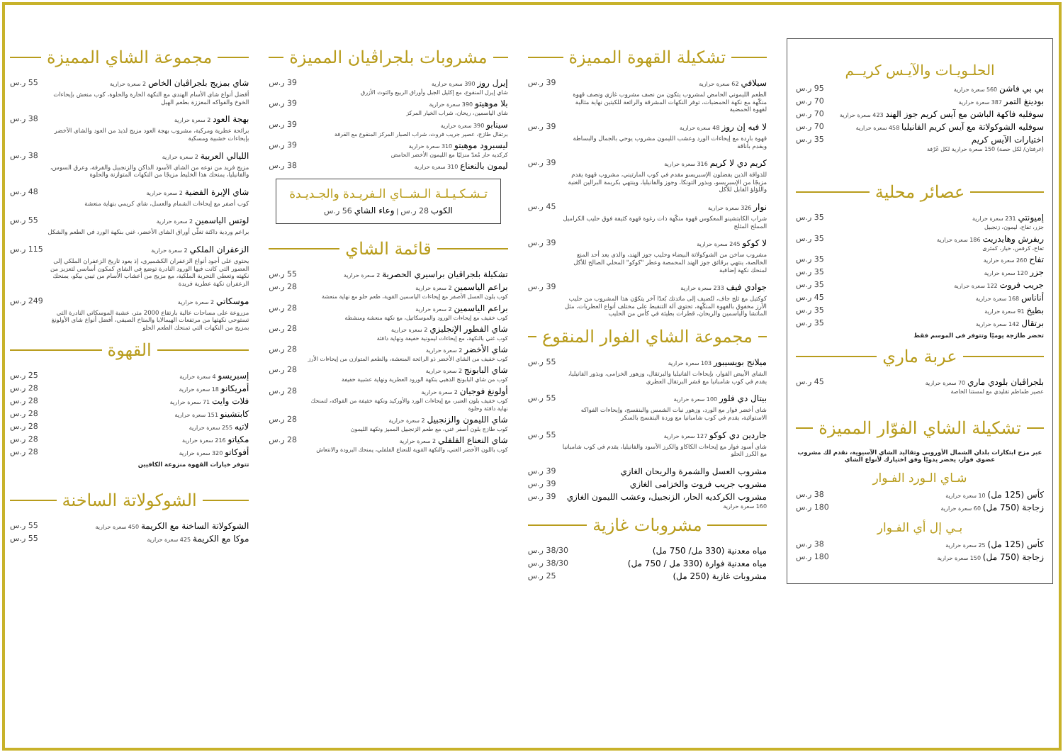الحلـويـات والآيـس كريــم
بي بي فاشن 560 سعرة حرارية 95 ر.س
بودينغ التمر 387 سعرة حرارية 70 ر.س
سوفليه فاكهة الباشن مع آيس كريم جوز الهند 423 سعرة حرارية 70 ر.س
سوفليه الشوكولاتة مع آيس كريم الفانيليا 458 سعرة حرارية 70 ر.س
اختيارات الآيس كريم
(غرفتان/ لكل حصة) 150 سعرة حرارية لكل غَرْفة 35 ر.س
عصائر محلية
إميونتي 231 سعرة حرارية
جزر، تفاح، ليمون، زنجبيل 35 ر.س
ريفرش وهايدريت 186 سعرة حرارية
تفاح، كرفس، خيار، كمثرى 35 ر.س
تفاح 260 سعرة حرارية 35 ر.س
جزر 120 سعرة حرارية 35 ر.س
جريب فروت 122 سعرة حرارية 35 ر.س
أناناس 168 سعرة حرارية 45 ر.س
بطيخ 91 سعرة حرارية 35 ر.س
برتقال 142 سعرة حرارية 35 ر.س
تحضر طازجة يوميًا وتتوفر في الموسم فقط
عربة ماري
بلجراڤيان بلودي ماري 70 سعرة حرارية
عصير طماطم تقليدي مع لمستنا الخاصة 45 ر.س
تشكيلة الشاي الفوّار المميزة
عبر مزج ابتكارات بلدان الشمال الأوروبي وتقاليد الشاي الآسيوية، نقدم لك مشروب عضوي فوار، يحضر يدويًا وفق اختيارك لأنواع الشاي
شـاي الـورد الفـوار
كأس (125 مل) 10 سعرة حرارية 38 ر.س
زجاجة (750 مل) 60 سعرة حرارية 180 ر.س
بـي إل أي الفـوار
كأس (125 مل) 25 سعرة حرارية 38 ر.س
زجاجة (750 مل) 150 سعرة حرارية 180 ر.س
تشكيلة القهوة المميزة
سيلافي 62 سعرة حرارية 39 ر.س
الطعم الليموني الحامض لمشروب يتكون من نصف مشروب غازي ونصف قهوة منكّهة مع نكهة الحمضيات، توفر النكهات المشرقة والرائعة للكيتين نهاية مثالية لقهوة الحمضية
لا فيه إن روز 48 سعرة حرارية 39 ر.س
قهوة باردة مع إيحاءات الورد وعشب الليمون مشروب يوحي بالجمال والبساطة ويقدم بأناقة
كريم دي لا كريم 316 سعرة حرارية 39 ر.س
للذواقة الذين يفضلون الإسبريسو مقدم في كوب المارتيني، مشروب قهوة يقدم مزيجًا من الإسبريسو، وبذور التونكا، وجوز والفانيليا، وينتهي بكريمة البرالين الغنية واللؤلؤ القابل للأكل
نوار 326 سعرة حرارية 45 ر.س
شراب الكابتشينو المعكوس قهوة منكّهة ذات رغوة قهوة كثيفة فوق حليب الكراميل المملح المثلج
لا كوكو 245 سعرة حرارية 39 ر.س
مشروب ساخن من الشوكولاتة البيضاء وحليب جوز الهند، والذي يعد أحد المنع الخالصة، ينتهي برقائق جوز الهند المحمصة وعطر "كوكو" المحلي الصالح للأكل لمنحك نكهة إضافية
جوادي فيف 233 سعرة حرارية 39 ر.س
كوكتيل مع ثلج جاف، لتُضيف إلى مائدتك بُعدًا آخر يتكوّن هذا المشروب من حليب الأرز مخفوق بالقهوة المنكّهة، تحتوي آلة التنقيط على مختلف أنواع العطريات، مثل الماتشا والياسمين والريحان، قطرات بطيئة في كأس من الحليب
مجموعة الشاي الفوار المنقوع
ميلانج بويسيبور 103 سعرة حرارية 55 ر.س
الشاي الأبيض الفوار، بإيحاءات الفانيليا والبرتقال، وزهور الخزامى، وبذور الفانيليا، يقدم في كوب شامبانيا مع قشر البرتقال العطري
بيتال دي فلور 100 سعرة حرارية 55 ر.س
شاي أخضر فوار مع الورد، وزهور نبات الشمس والبنفسج، وإيحاءات الفواكه الاستوائية، يقدم في كوب شامبانيا مع وردة البنفسج بالسكر
جاردين دي كوكو 127 سعرة حرارية 55 ر.س
شاي أسود فوار مع إيحاءات الكاكاو والكرز الأسود والفانيليا، يقدم في كوب شامبانيا مع الكرز الحلو
مشروب العسل والشمرة والريحان الغازي 39 ر.س
مشروب جريب فروت والخزامى الغازي 39 ر.س
مشروب الكركديه الحار، الزنجبيل، وعشب الليمون الغازي 160 سعرة حرارية 39 ر.س
مشروبات غازية
مياه معدنية (330 مل/ 750 مل) 38/30 ر.س
مياه معدنية فوارة (330 مل / 750 مل) 38/30 ر.س
مشروبات غازية (250 مل) 25 ر.س
مشروبات بلجراڤيان المميزة
إيرل روز 390 سعرة حرارية
شاي إيرل المنقوع، مع إكليل الجبل وأوراق الربيع والتوت الأزرق 39 ر.س
بلا موهيتو 390 سعرة حرارية
شاي الياسمين، ريحان، شراب الخيار المركز 39 ر.س
سينابو 390 سعرة حرارية
برتقال طازج، عصير جريب فروت، شراب الصبار المركز المنقوع مع القرفة 39 ر.س
ليسبرود موهيتو 310 سعرة حرارية
كركديه حار مُعدّ منزليًا مع الليمون الأخضر الحامض 39 ر.س
ليمون بالنعناع 310 سعرة حرارية 38 ر.س
تـشـكـيـلـة الـشــاي الـفريـدة والجـديـدة
الكوب 28 ر.س | وعاء الشاي 56 ر.س
قائمة الشاي
تشكيلة بلجراڤيان براسيري الحصرية 2 سعرة حرارية 55 ر.س
براعم الياسمين 2 سعرة حرارية
كوب بلون العسل الأصفر مع إيحاءات الياسمين القوية، طعم حلو مع نهاية منعشة 28 ر.س
براعم الياسمين 2 سعرة حرارية
كوب خفيف مع إيحاءات الورود والموسكاتيل، مع نكهة منعشة ومنشطة 28 ر.س
شاي الفطور الإنجليزي 2 سعرة حرارية
كوب غني بالنكهة، مع إيحاءات ليمونية خفيفة ونهاية دافئة 28 ر.س
شاي الأخضر 2 سعرة حرارية
كوب خفيف من الشاي الأخضر ذو الرائحة المنعشة، والطعم المتوازن من إيحاءات الأرز 28 ر.س
شاي البابونج 2 سعرة حرارية
كوب من شاي البابونج الذهبي بنكهة الورود العطرية ونهاية عشبية خفيفة 28 ر.س
أولونغ فوجيان 2 سعرة حرارية
كوب خفيف بلون العنبر، مع إيحاءات الورد والأوركيد ونكهة خفيفة من الفواكه، لتمنحك نهاية دافئة وحلوة 28 ر.س
شاي الليمون والزنجبيل 2 سعرة حرارية
كوب طازج بلون أصفر غني، مع طعم الزنجبيل المميز ونكهة الليمون 28 ر.س
شاي النعناع الفلفلي 2 سعرة حرارية
كوب باللون الأخضر الغني، والنكهة القوية للنعناع الفلفلي، يمنحك البرودة والانتعاش 28 ر.س
مجموعة الشاي المميزة
شاي بمزيج بلجراڤيان الخاص 2 سعرة حرارية 55 ر.س
أفضل أنواع شاي الأسام الهندي مع النكهة الحارة والحلوة، كوب منعش بإيحاءات الخوخ والفواكه المعززة بطعم الهيل
بهجة العود 2 سعرة حرارية 38 ر.س
برائحة عطرية ومركبة، مشروب بهجة العود مزيج لذيذ من العود والشاي الأخضر بإيحاءات خشبية ومسكية
الليالي العربية 2 سعرة حرارية 38 ر.س
مزيج فريد من نوعه من الشاي الأسود الداكن والزنجبيل والقرفة، وعرق السوس، والفانيليا، يمنحك هذا الخليط مزيجًا من النكهات المتوازنة والحلوة
شاي الإبرة الفضية 2 سعرة حرارية 48 ر.س
كوب أصفر مع إيحاءات الشمام والعسل، شاي كريمي بنهاية منعشة
لوتس الياسمين 2 سعرة حرارية 55 ر.س
براعم وردية داكنة تغلّي أوراق الشاي الأخضر، غني بنكهة الورد في الطعم والشكل
الزعفران الملكي 2 سعرة حرارية 115 ر.س
يحتوي على أجود أنواع الزعفران الكشميري، إذ يعود تاريخ الزعفران الملكي إلى العصور التي كانت فيها الورود النادرة توضع في الشاي كمكون أساسي لتعزيز من نكهته وتعطي التحربة الملكية، مع مزيج من أعشاب الأسام من تيبي بيكو، يمنحك الزعفران نكهة عطرية فريدة
موسكاتي 2 سعرة حرارية 249 ر.س
مزروعة على مساحات عالية بارتفاع 2000 متر، عشبة الموسكاتي النادرة التي تستوحي نكهتها من مرتفعات الهيمالايا والمناخ الصيفي، أفضل أنواع شاي الأولونغ بمزيج من النكهات التي تمنحك الطعم الحلو
القهوة
إسبريسو 4 سعرة حرارية 25 ر.س
أمريكانو 18 سعرة حرارية 28 ر.س
فلات وايت 71 سعرة حرارية 28 ر.س
كابتشينو 151 سعرة حرارية 28 ر.س
لاتيه 255 سعرة حرارية 28 ر.س
مكياتو 216 سعرة حرارية 28 ر.س
أفوكاتو 320 سعرة حرارية 28 ر.س
تتوفر خيارات القهوة منزوعة الكافيين
الشوكولاتة الساخنة
الشوكولاتة الساخنة مع الكريمة 450 سعرة حرارية 55 ر.س
موكا مع الكريمة 425 سعرة حرارية 55 ر.س